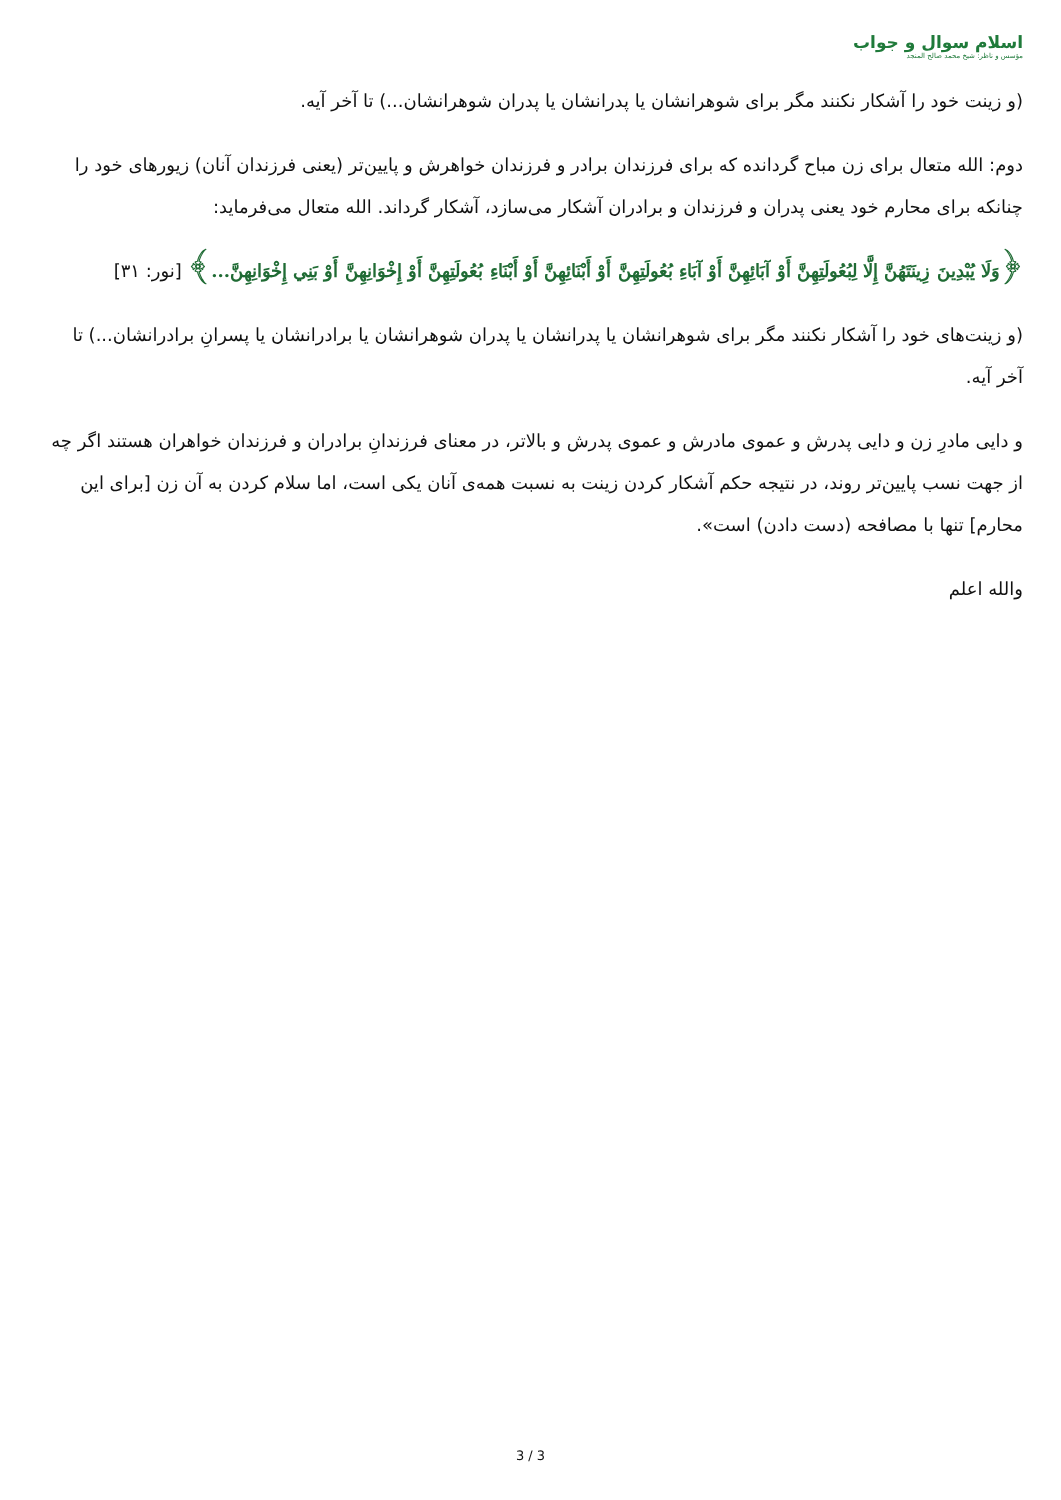اسلام سوال و جواب
مؤسس و ناظر: شيخ محمد صالح المنجد
(و زینت خود را آشکار نکنند مگر برای شوهرانشان یا پدرانشان یا پدران شوهرانشان...) تا آخر آیه.
دوم: الله متعال برای زن مباح گردانده که برای فرزندان برادر و فرزندان خواهرش و پایین‌تر (یعنی فرزندان آنان) زیورهای خود را چنانکه برای محارم خود یعنی پدران و فرزندان و برادران آشکار می‌سازد، آشکار گرداند. الله متعال می‌فرماید:
﴿وَلَا يُبْدِينَ زِينَتَهُنَّ إِلَّا لِبُعُولَتِهِنَّ أَوْ آبَائِهِنَّ أَوْ آبَاءِ بُعُولَتِهِنَّ أَوْ أَبْنَائِهِنَّ أَوْ أَبْنَاءِ بُعُولَتِهِنَّ أَوْ إِخْوَانِهِنَّ أَوْ بَنِي إِخْوَانِهِنَّ...﴾ [نور: ٣١]
(و زینت‌های خود را آشکار نکنند مگر برای شوهرانشان یا پدرانشان یا پدران شوهرانشان یا برادرانشان یا پسرانِ برادرانشان...) تا آخر آیه.
و دایی مادرِ زن و دایی پدرش و عموی مادرش و عموی پدرش و بالاتر، در معنای فرزندانِ برادران و فرزندان خواهران هستند اگر چه از جهت نسب پایین‌تر روند، در نتیجه حکم آشکار کردن زینت به نسبت همه‌ی آنان یکی است، اما سلام کردن به آن زن [برای این محارم] تنها با مصافحه (دست دادن) است».
والله اعلم
3 / 3